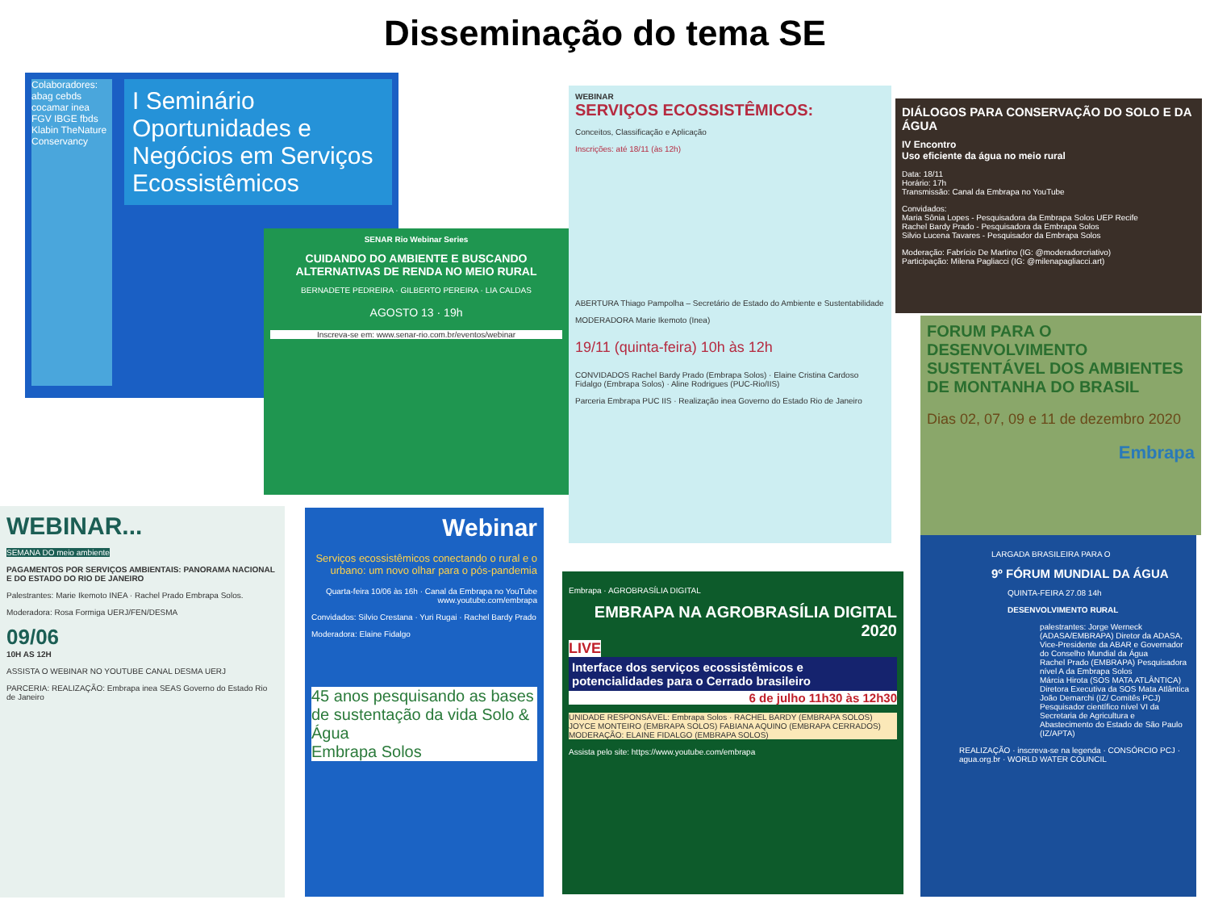Disseminação do tema SE
Colaboradores:
abag cebds cocamar inea FGV IBGE fbds Klabin TheNature Conservancy
I Seminário Oportunidades e Negócios em Serviços Ecossistêmicos
SENAR Rio Webinar Series
CUIDANDO DO AMBIENTE E BUSCANDO ALTERNATIVAS DE RENDA NO MEIO RURAL
BERNADETE PEDREIRA · GILBERTO PEREIRA · LIA CALDAS
AGOSTO 13 · 19h
Inscreva-se em: www.senar-rio.com.br/eventos/webinar
WEBINAR
SERVIÇOS ECOSSISTÊMICOS:
Conceitos, Classificação e Aplicação
Inscrições: até 18/11 (às 12h)
ABERTURA Thiago Pampolha – Secretário de Estado do Ambiente e Sustentabilidade
MODERADORA Marie Ikemoto (Inea)
19/11 (quinta-feira) 10h às 12h
CONVIDADOS Rachel Bardy Prado (Embrapa Solos) · Elaine Cristina Cardoso Fidalgo (Embrapa Solos) · Aline Rodrigues (PUC-Rio/IIS)
Parceria Embrapa PUC IIS · Realização inea Governo do Estado Rio de Janeiro
DIÁLOGOS PARA CONSERVAÇÃO DO SOLO E DA ÁGUA
IV Encontro
Uso eficiente da água no meio rural
Data: 18/11
Horário: 17h
Transmissão: Canal da Embrapa no YouTube
Convidados:
Maria Sônia Lopes - Pesquisadora da Embrapa Solos UEP Recife
Rachel Bardy Prado - Pesquisadora da Embrapa Solos
Silvio Lucena Tavares - Pesquisador da Embrapa Solos
Moderação: Fabrício De Martino (IG: @moderadorcriativo)
Participação: Milena Pagliacci (IG: @milenapagliacci.art)
FORUM PARA O DESENVOLVIMENTO SUSTENTÁVEL DOS AMBIENTES DE MONTANHA DO BRASIL
Dias 02, 07, 09 e 11 de dezembro 2020
Embrapa
WEBINAR...
SEMANA DO meio ambiente
PAGAMENTOS POR SERVIÇOS AMBIENTAIS: PANORAMA NACIONAL E DO ESTADO DO RIO DE JANEIRO
Palestrantes: Marie Ikemoto INEA · Rachel Prado Embrapa Solos.
Moderadora: Rosa Formiga UERJ/FEN/DESMA
09/06
10H AS 12H
ASSISTA O WEBINAR NO YOUTUBE CANAL DESMA UERJ
PARCERIA: REALIZAÇÃO: Embrapa inea SEAS Governo do Estado Rio de Janeiro
Webinar
Serviços ecossistêmicos conectando o rural e o urbano: um novo olhar para o pós-pandemia
Quarta-feira 10/06 às 16h · Canal da Embrapa no YouTube www.youtube.com/embrapa
Convidados: Silvio Crestana · Yuri Rugai · Rachel Bardy Prado
Moderadora: Elaine Fidalgo
45 anos pesquisando as bases de sustentação da vida Solo & Água
Embrapa Solos
Embrapa · AGROBRASÍLIA DIGITAL
EMBRAPA NA AGROBRASÍLIA DIGITAL 2020
LIVE
Interface dos serviços ecossistêmicos e potencialidades para o Cerrado brasileiro
6 de julho 11h30 às 12h30
UNIDADE RESPONSÁVEL: Embrapa Solos · RACHEL BARDY (EMBRAPA SOLOS) JOYCE MONTEIRO (EMBRAPA SOLOS) FABIANA AQUINO (EMBRAPA CERRADOS) MODERAÇÃO: ELAINE FIDALGO (EMBRAPA SOLOS)
Assista pelo site: https://www.youtube.com/embrapa
LARGADA BRASILEIRA PARA O
9º FÓRUM MUNDIAL DA ÁGUA
QUINTA-FEIRA 27.08 14h
DESENVOLVIMENTO RURAL
palestrantes: Jorge Werneck (ADASA/EMBRAPA) Diretor da ADASA, Vice-Presidente da ABAR e Governador do Conselho Mundial da Água
Rachel Prado (EMBRAPA) Pesquisadora nível A da Embrapa Solos
Márcia Hirota (SOS MATA ATLÂNTICA) Diretora Executiva da SOS Mata Atlântica
João Demarchi (IZ/ Comitês PCJ) Pesquisador científico nível VI da Secretaria de Agricultura e Abastecimento do Estado de São Paulo (IZ/APTA)
REALIZAÇÃO · inscreva-se na legenda · CONSÓRCIO PCJ · agua.org.br · WORLD WATER COUNCIL